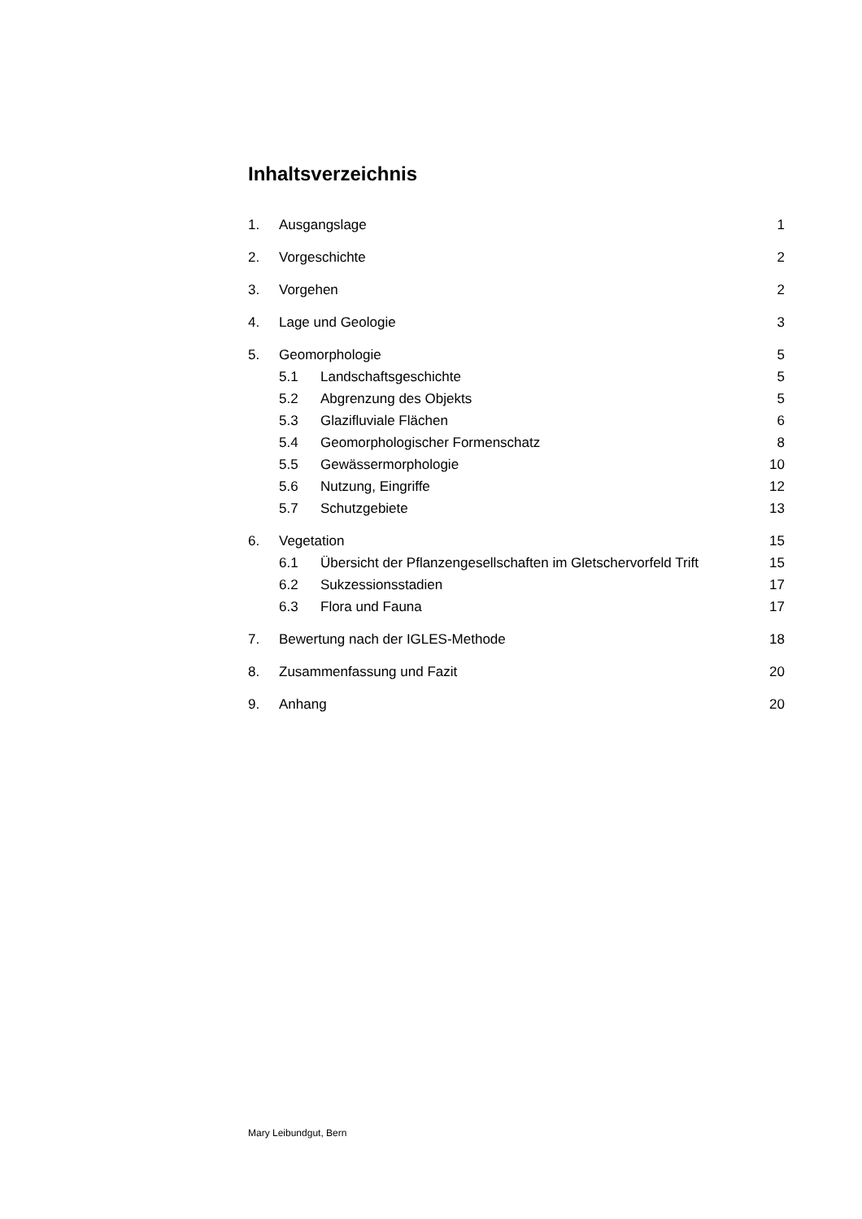Inhaltsverzeichnis
1. Ausgangslage 1
2. Vorgeschichte 2
3. Vorgehen 2
4. Lage und Geologie 3
5. Geomorphologie 5
5.1 Landschaftsgeschichte 5
5.2 Abgrenzung des Objekts 5
5.3 Glazifluviale Flächen 6
5.4 Geomorphologischer Formenschatz 8
5.5 Gewässermorphologie 10
5.6 Nutzung, Eingriffe 12
5.7 Schutzgebiete 13
6. Vegetation 15
6.1 Übersicht der Pflanzengesellschaften im Gletschervorfeld Trift 15
6.2 Sukzessionsstadien 17
6.3 Flora und Fauna 17
7. Bewertung nach der IGLES-Methode 18
8. Zusammenfassung und Fazit 20
9. Anhang 20
Mary Leibundgut, Bern